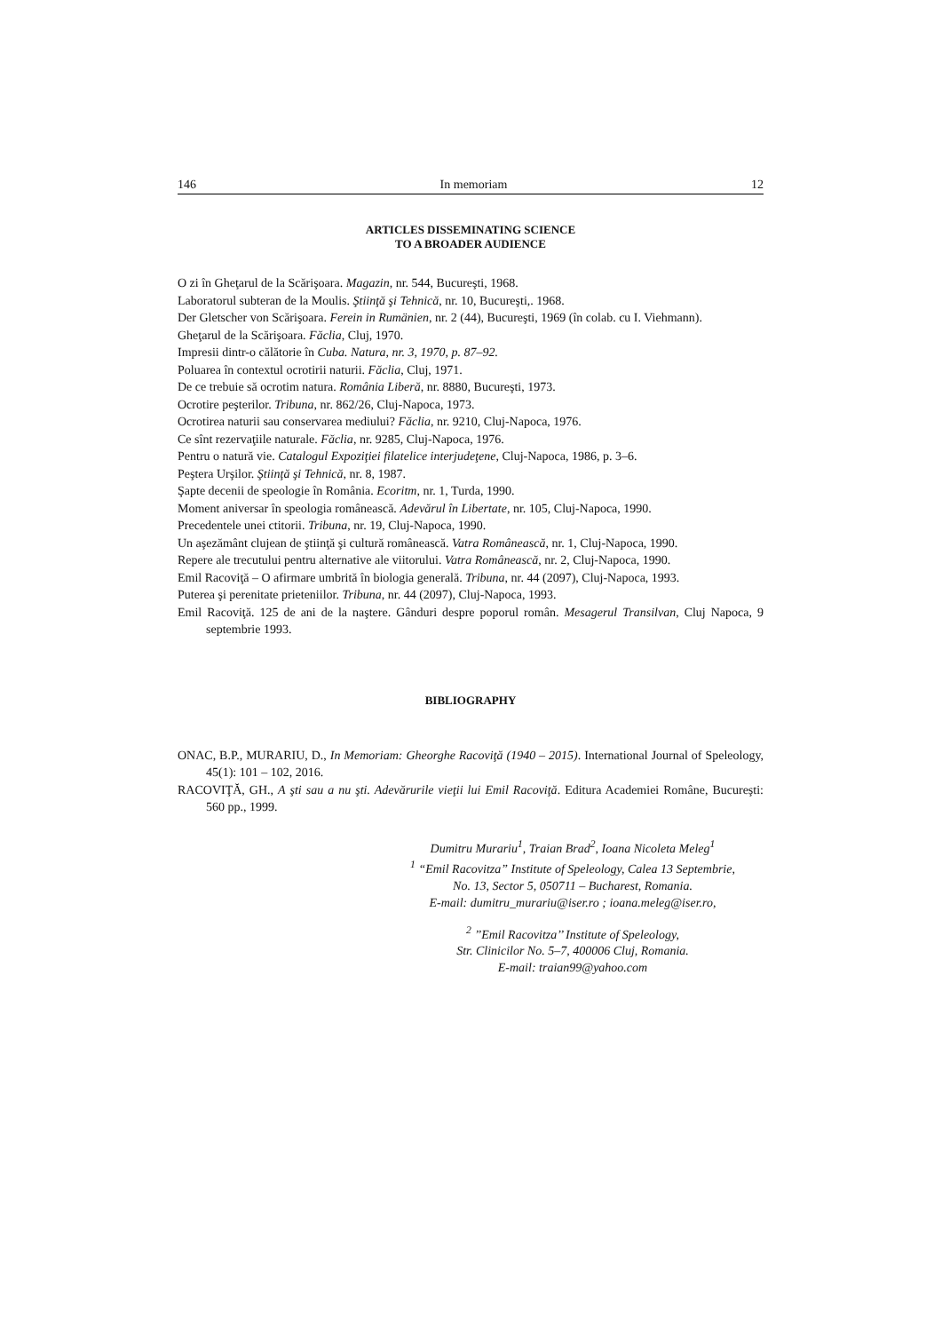146 In memoriam 12
ARTICLES DISSEMINATING SCIENCE
TO A BROADER AUDIENCE
O zi în Gheţarul de la Scărişoara. Magazin, nr. 544, Bucureşti, 1968.
Laboratorul subteran de la Moulis. Ştiinţă şi Tehnică, nr. 10, Bucureşti,. 1968.
Der Gletscher von Scărişoara. Ferein in Rumänien, nr. 2 (44), Bucureşti, 1969 (în colab. cu I. Viehmann).
Gheţarul de la Scărişoara. Făclia, Cluj, 1970.
Impresii dintr-o călătorie în Cuba. Natura, nr. 3, 1970, p. 87–92.
Poluarea în contextul ocrotirii naturii. Făclia, Cluj, 1971.
De ce trebuie să ocrotim natura. România Liberă, nr. 8880, Bucureşti, 1973.
Ocrotire peşterilor. Tribuna, nr. 862/26, Cluj-Napoca, 1973.
Ocrotirea naturii sau conservarea mediului? Făclia, nr. 9210, Cluj-Napoca, 1976.
Ce sînt rezervaţiile naturale. Făclia, nr. 9285, Cluj-Napoca, 1976.
Pentru o natură vie. Catalogul Expoziţiei filatelice interjudeţene, Cluj-Napoca, 1986, p. 3–6.
Peştera Urşilor. Ştiinţă şi Tehnică, nr. 8, 1987.
Şapte decenii de speologie în România. Ecoritm, nr. 1, Turda, 1990.
Moment aniversar în speologia românească. Adevărul în Libertate, nr. 105, Cluj-Napoca, 1990.
Precedentele unei ctitorii. Tribuna, nr. 19, Cluj-Napoca, 1990.
Un aşezământ clujean de ştiinţă şi cultură românească. Vatra Românească, nr. 1, Cluj-Napoca, 1990.
Repere ale trecutului pentru alternative ale viitorului. Vatra Românească, nr. 2, Cluj-Napoca, 1990.
Emil Racoviţă – O afirmare umbrită în biologia generală. Tribuna, nr. 44 (2097), Cluj-Napoca, 1993.
Puterea şi perenitate prieteniilor. Tribuna, nr. 44 (2097), Cluj-Napoca, 1993.
Emil Racoviţă. 125 de ani de la naştere. Gânduri despre poporul român. Mesagerul Transilvan, Cluj Napoca, 9 septembrie 1993.
BIBLIOGRAPHY
ONAC, B.P., MURARIU, D., In Memoriam: Gheorghe Racoviţă (1940 – 2015). International Journal of Speleology, 45(1): 101 – 102, 2016.
RACOVIŢĂ, GH., A şti sau a nu şti. Adevărurile vieţii lui Emil Racoviţă. Editura Academiei Române, Bucureşti: 560 pp., 1999.
Dumitru Murariu<sup>1</sup>, Traian Brad<sup>2</sup>, Ioana Nicoleta Meleg<sup>1</sup>
<sup>1</sup> “Emil Racovitza” Institute of Speleology, Calea 13 Septembrie,
No. 13, Sector 5, 050711 – Bucharest, Romania.
E-mail: dumitru_murariu@iser.ro ; ioana.meleg@iser.ro,
<sup>2</sup> ’’Emil Racovitza’’ Institute of Speleology,
Str. Clinicilor No. 5–7, 400006 Cluj, Romania.
E-mail: traian99@yahoo.com